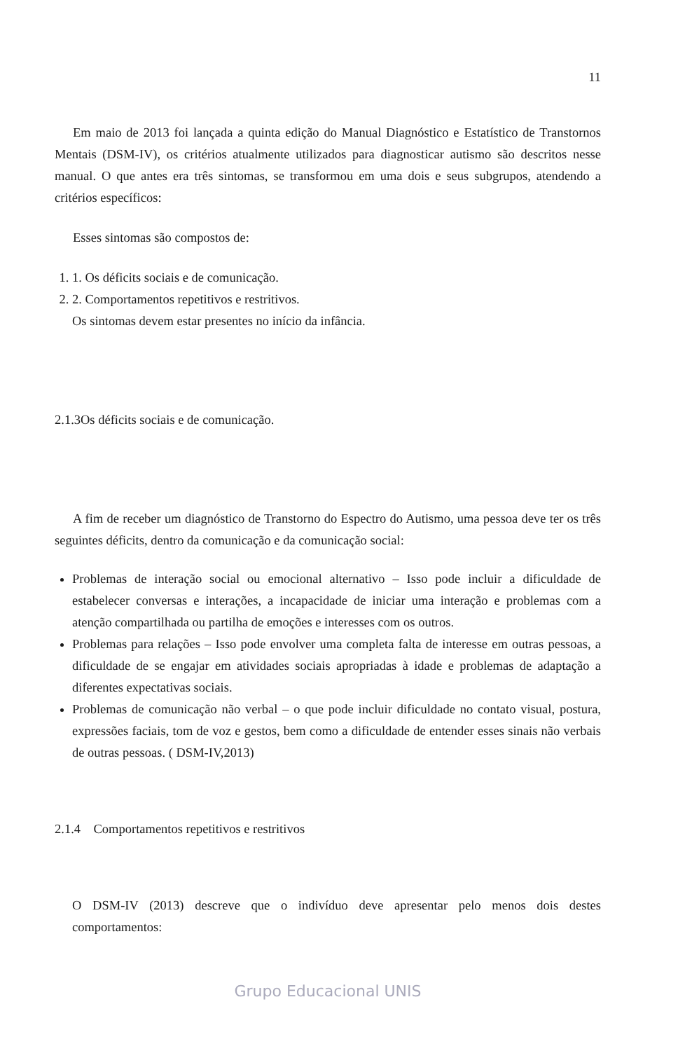11
Em maio de 2013 foi lançada a quinta edição do Manual Diagnóstico e Estatístico de Transtornos Mentais (DSM-IV), os critérios atualmente utilizados para diagnosticar autismo são descritos nesse manual. O que antes era três sintomas, se transformou em uma dois e seus subgrupos, atendendo a critérios específicos:
Esses sintomas são compostos de:
1. 1. Os déficits sociais e de comunicação.
2. 2. Comportamentos repetitivos e restritivos.
Os sintomas devem estar presentes no início da infância.
2.1.3Os déficits sociais e de comunicação.
A fim de receber um diagnóstico de Transtorno do Espectro do Autismo, uma pessoa deve ter os três seguintes déficits, dentro da comunicação e da comunicação social:
Problemas de interação social ou emocional alternativo – Isso pode incluir a dificuldade de estabelecer conversas e interações, a incapacidade de iniciar uma interação e problemas com a atenção compartilhada ou partilha de emoções e interesses com os outros.
Problemas para relações – Isso pode envolver uma completa falta de interesse em outras pessoas, a dificuldade de se engajar em atividades sociais apropriadas à idade e problemas de adaptação a diferentes expectativas sociais.
Problemas de comunicação não verbal – o que pode incluir dificuldade no contato visual, postura, expressões faciais, tom de voz e gestos, bem como a dificuldade de entender esses sinais não verbais de outras pessoas. ( DSM-IV,2013)
2.1.4 Comportamentos repetitivos e restritivos
O DSM-IV (2013) descreve que o indivíduo deve apresentar pelo menos dois destes comportamentos:
Grupo Educacional UNIS